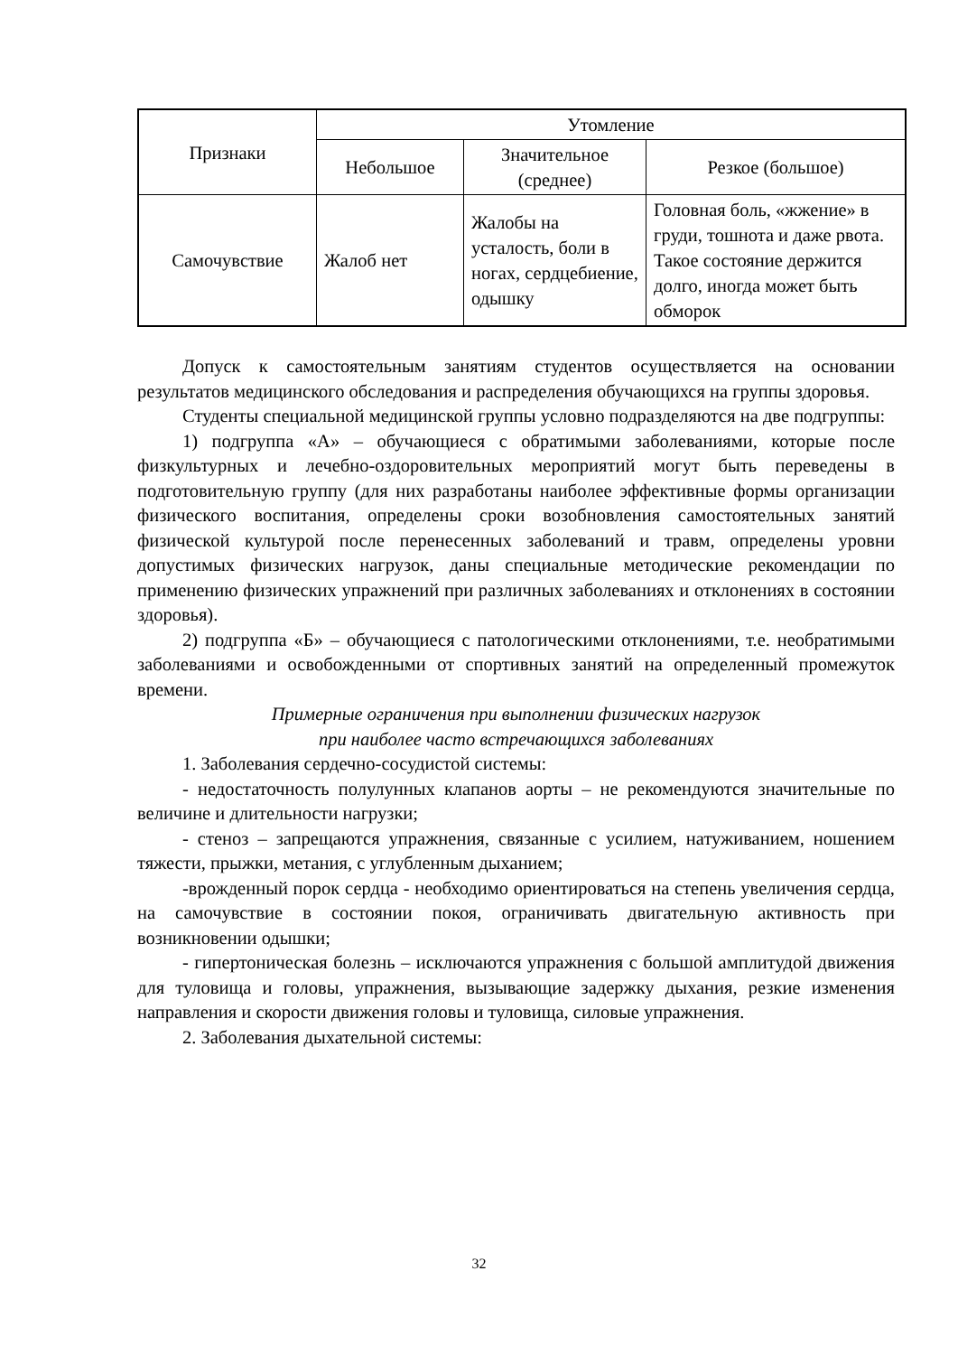| Признаки | Утомление | | |
| --- | --- | --- | --- |
| | Небольшое | Значительное (среднее) | Резкое (большое) |
| Самочувствие | Жалоб нет | Жалобы на усталость, боли в ногах, сердцебиение, одышку | Головная боль, «жжение» в груди, тошнота и даже рвота. Такое состояние держится долго, иногда может быть обморок |
Допуск к самостоятельным занятиям студентов осуществляется на основании результатов медицинского обследования и распределения обучающихся на группы здоровья.
Студенты специальной медицинской группы условно подразделяются на две подгруппы:
1) подгруппа «А» – обучающиеся с обратимыми заболеваниями, которые после физкультурных и лечебно-оздоровительных мероприятий могут быть переведены в подготовительную группу (для них разработаны наиболее эффективные формы организации физического воспитания, определены сроки возобновления самостоятельных занятий физической культурой после перенесенных заболеваний и травм, определены уровни допустимых физических нагрузок, даны специальные методические рекомендации по применению физических упражнений при различных заболеваниях и отклонениях в состоянии здоровья).
2) подгруппа «Б» – обучающиеся с патологическими отклонениями, т.е. необратимыми заболеваниями и освобожденными от спортивных занятий на определенный промежуток времени.
Примерные ограничения при выполнении физических нагрузок
при наиболее часто встречающихся заболеваниях
1. Заболевания сердечно-сосудистой системы:
- недостаточность полулунных клапанов аорты – не рекомендуются значительные по величине и длительности нагрузки;
- стеноз – запрещаются упражнения, связанные с усилием, натуживанием, ношением тяжести, прыжки, метания, с углубленным дыханием;
-врожденный порок сердца - необходимо ориентироваться на степень увеличения сердца, на самочувствие в состоянии покоя, ограничивать двигательную активность при возникновении одышки;
- гипертоническая болезнь – исключаются упражнения с большой амплитудой движения для туловища и головы, упражнения, вызывающие задержку дыхания, резкие изменения направления и скорости движения головы и туловища, силовые упражнения.
2. Заболевания дыхательной системы:
32